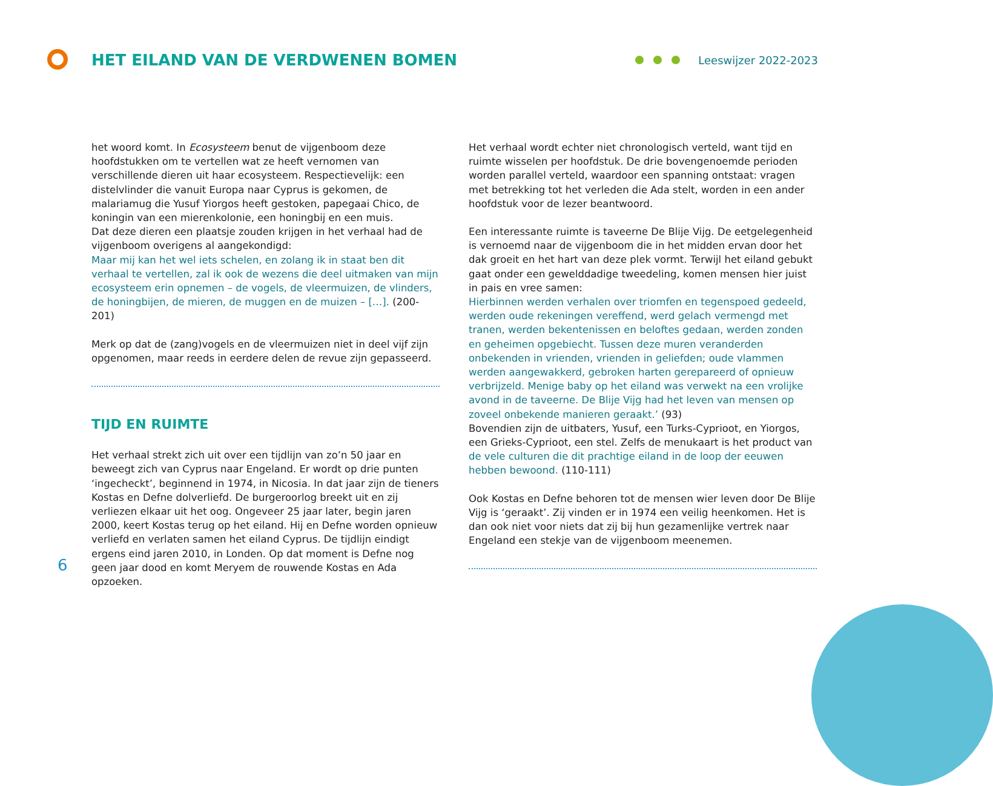HET EILAND VAN DE VERDWENEN BOMEN
Leeswijzer 2022-2023
het woord komt. In Ecosysteem benut de vijgenboom deze hoofdstukken om te vertellen wat ze heeft vernomen van verschillende dieren uit haar ecosysteem. Respectievelijk: een distelvlinder die vanuit Europa naar Cyprus is gekomen, de malariamug die Yusuf Yiorgos heeft gestoken, papegaai Chico, de koningin van een mierenkolonie, een honingbij en een muis.
Dat deze dieren een plaatsje zouden krijgen in het verhaal had de vijgenboom overigens al aangekondigd:
Maar mij kan het wel iets schelen, en zolang ik in staat ben dit verhaal te vertellen, zal ik ook de wezens die deel uitmaken van mijn ecosysteem erin opnemen – de vogels, de vleermuizen, de vlinders, de honingbijen, de mieren, de muggen en de muizen – […]. (200-201)
Merk op dat de (zang)vogels en de vleermuizen niet in deel vijf zijn opgenomen, maar reeds in eerdere delen de revue zijn gepasseerd.
TIJD EN RUIMTE
Het verhaal strekt zich uit over een tijdlijn van zo’n 50 jaar en beweegt zich van Cyprus naar Engeland. Er wordt op drie punten ‘ingecheckt’, beginnend in 1974, in Nicosia. In dat jaar zijn de tieners Kostas en Defne dolverliefd. De burgeroorlog breekt uit en zij verliezen elkaar uit het oog. Ongeveer 25 jaar later, begin jaren 2000, keert Kostas terug op het eiland. Hij en Defne worden opnieuw verliefd en verlaten samen het eiland Cyprus. De tijdlijn eindigt ergens eind jaren 2010, in Londen. Op dat moment is Defne nog geen jaar dood en komt Meryem de rouwende Kostas en Ada opzoeken.
Het verhaal wordt echter niet chronologisch verteld, want tijd en ruimte wisselen per hoofdstuk. De drie bovengenoemde perioden worden parallel verteld, waardoor een spanning ontstaat: vragen met betrekking tot het verleden die Ada stelt, worden in een ander hoofdstuk voor de lezer beantwoord.
Een interessante ruimte is taveerne De Blije Vijg. De eetgelegenheid is vernoemd naar de vijgenboom die in het midden ervan door het dak groeit en het hart van deze plek vormt. Terwijl het eiland gebukt gaat onder een gewelddadige tweedeling, komen mensen hier juist in pais en vree samen:
Hierbinnen werden verhalen over triomfen en tegenspoed gedeeld, werden oude rekeningen vereffend, werd gelach vermengd met tranen, werden bekentenissen en beloftes gedaan, werden zonden en geheimen opgebiecht. Tussen deze muren veranderden onbekenden in vrienden, vrienden in geliefden; oude vlammen werden aangewakkerd, gebroken harten gerepareerd of opnieuw verbrijzeld. Menige baby op het eiland was verwekt na een vrolijke avond in de taveerne. De Blije Vijg had het leven van mensen op zoveel onbekende manieren geraakt.’ (93)
Bovendien zijn de uitbaters, Yusuf, een Turks-Cyprioot, en Yiorgos, een Grieks-Cyprioot, een stel. Zelfs de menukaart is het product van de vele culturen die dit prachtige eiland in de loop der eeuwen hebben bewoond. (110-111)
Ook Kostas en Defne behoren tot de mensen wier leven door De Blije Vijg is ‘geraakt’. Zij vinden er in 1974 een veilig heenkomen. Het is dan ook niet voor niets dat zij bij hun gezamenlijke vertrek naar Engeland een stekje van de vijgenboom meenemen.
6